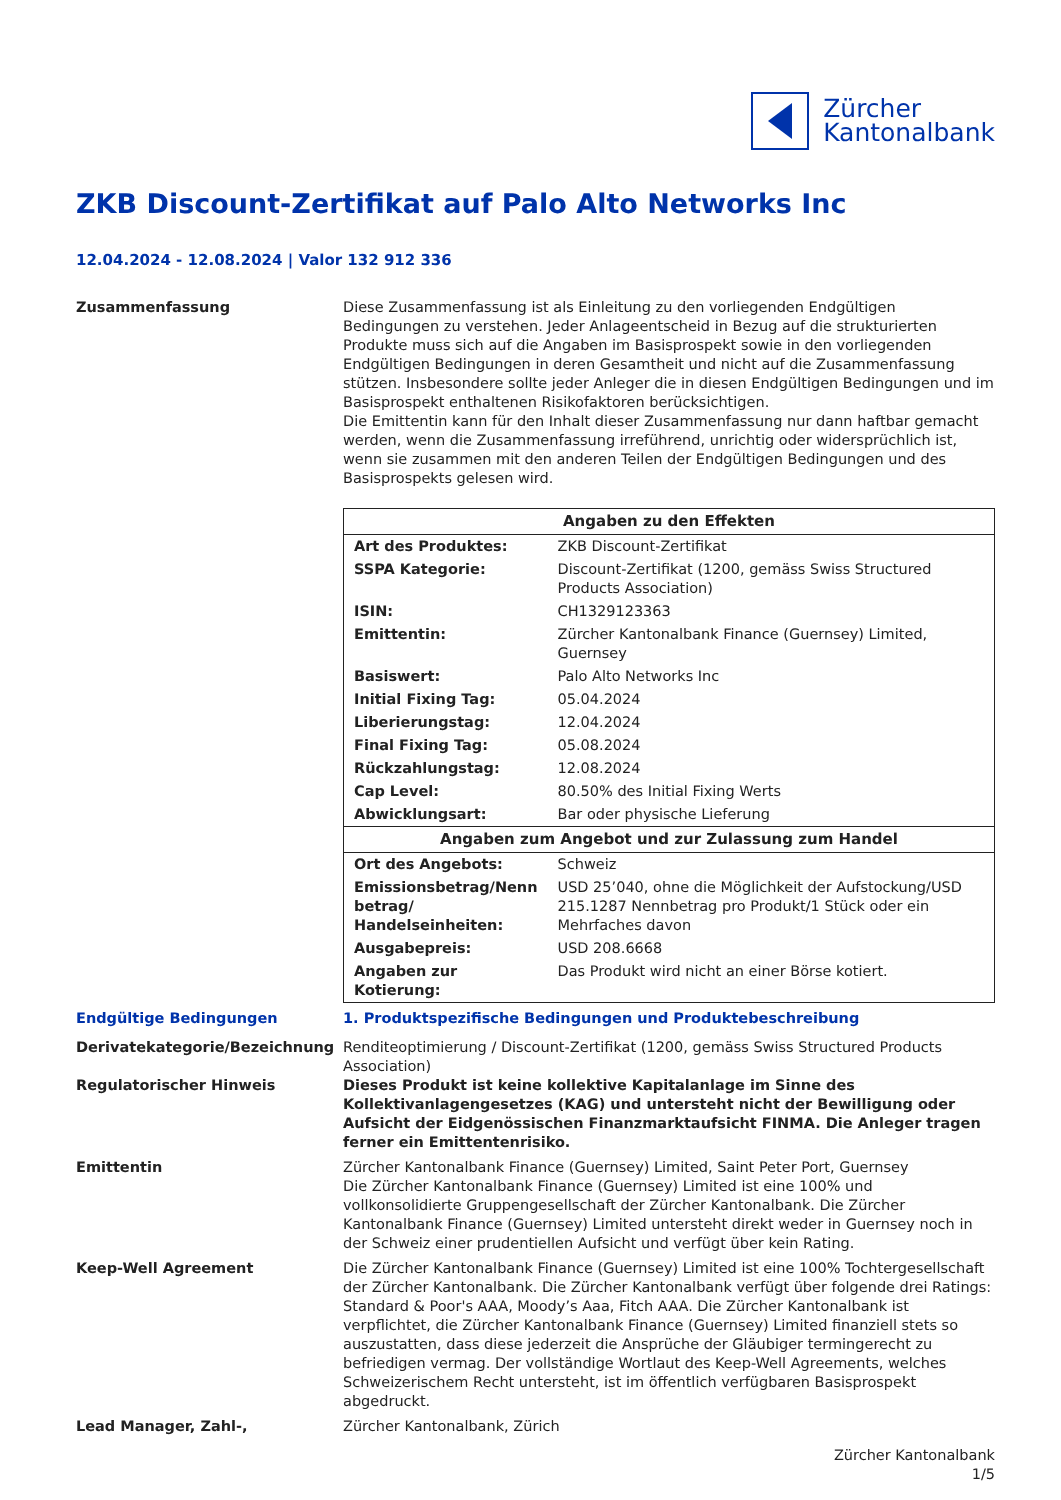Zürcher
Kantonalbank
ZKB Discount-Zertifikat auf Palo Alto Networks Inc
12.04.2024 - 12.08.2024 | Valor 132 912 336
Zusammenfassung Diese Zusammenfassung ist als Einleitung zu den vorliegenden Endgültigen Bedingungen zu verstehen. Jeder Anlageentscheid in Bezug auf die strukturierten Produkte muss sich auf die Angaben im Basisprospekt sowie in den vorliegenden Endgültigen Bedingungen in deren Gesamtheit und nicht auf die Zusammenfassung stützen. Insbesondere sollte jeder Anleger die in diesen Endgültigen Bedingungen und im Basisprospekt enthaltenen Risikofaktoren berücksichtigen.
Die Emittentin kann für den Inhalt dieser Zusammenfassung nur dann haftbar gemacht werden, wenn die Zusammenfassung irreführend, unrichtig oder widersprüchlich ist, wenn sie zusammen mit den anderen Teilen der Endgültigen Bedingungen und des Basisprospekts gelesen wird.
| Angaben zu den Effekten | |
| --- | --- |
| Art des Produktes: | ZKB Discount-Zertifikat |
| SSPA Kategorie: | Discount-Zertifikat (1200, gemäss Swiss Structured Products Association) |
| ISIN: | CH1329123363 |
| Emittentin: | Zürcher Kantonalbank Finance (Guernsey) Limited, Guernsey |
| Basiswert: | Palo Alto Networks Inc |
| Initial Fixing Tag: | 05.04.2024 |
| Liberierungstag: | 12.04.2024 |
| Final Fixing Tag: | 05.08.2024 |
| Rückzahlungstag: | 12.08.2024 |
| Cap Level: | 80.50% des Initial Fixing Werts |
| Abwicklungsart: | Bar oder physische Lieferung |
| Angaben zum Angebot und zur Zulassung zum Handel | |
| Ort des Angebots: | Schweiz |
| Emissionsbetrag/Nenn betrag/ Handelseinheiten: | USD 25’040, ohne die Möglichkeit der Aufstockung/USD 215.1287 Nennbetrag pro Produkt/1 Stück oder ein Mehrfaches davon |
| Ausgabepreis: | USD 208.6668 |
| Angaben zur Kotierung: | Das Produkt wird nicht an einer Börse kotiert. |
Endgültige Bedingungen 1. Produktspezifische Bedingungen und Produktebeschreibung
Derivatekategorie/Bezeichnung Renditeoptimierung / Discount-Zertifikat (1200, gemäss Swiss Structured Products Association)
Regulatorischer Hinweis Dieses Produkt ist keine kollektive Kapitalanlage im Sinne des Kollektivanlagengesetzes (KAG) und untersteht nicht der Bewilligung oder Aufsicht der Eidgenössischen Finanzmarktaufsicht FINMA. Die Anleger tragen ferner ein Emittentenrisiko.
Emittentin Zürcher Kantonalbank Finance (Guernsey) Limited, Saint Peter Port, Guernsey
Die Zürcher Kantonalbank Finance (Guernsey) Limited ist eine 100% und vollkonsolidierte Gruppengesellschaft der Zürcher Kantonalbank. Die Zürcher Kantonalbank Finance (Guernsey) Limited untersteht direkt weder in Guernsey noch in der Schweiz einer prudentiellen Aufsicht und verfügt über kein Rating.
Keep-Well Agreement Die Zürcher Kantonalbank Finance (Guernsey) Limited ist eine 100% Tochtergesellschaft der Zürcher Kantonalbank. Die Zürcher Kantonalbank verfügt über folgende drei Ratings: Standard & Poor's AAA, Moody’s Aaa, Fitch AAA. Die Zürcher Kantonalbank ist verpflichtet, die Zürcher Kantonalbank Finance (Guernsey) Limited finanziell stets so auszustatten, dass diese jederzeit die Ansprüche der Gläubiger termingerecht zu befriedigen vermag. Der vollständige Wortlaut des Keep-Well Agreements, welches Schweizerischem Recht untersteht, ist im öffentlich verfügbaren Basisprospekt abgedruckt.
Lead Manager, Zahl-, Zürcher Kantonalbank, Zürich
Zürcher Kantonalbank
1/5